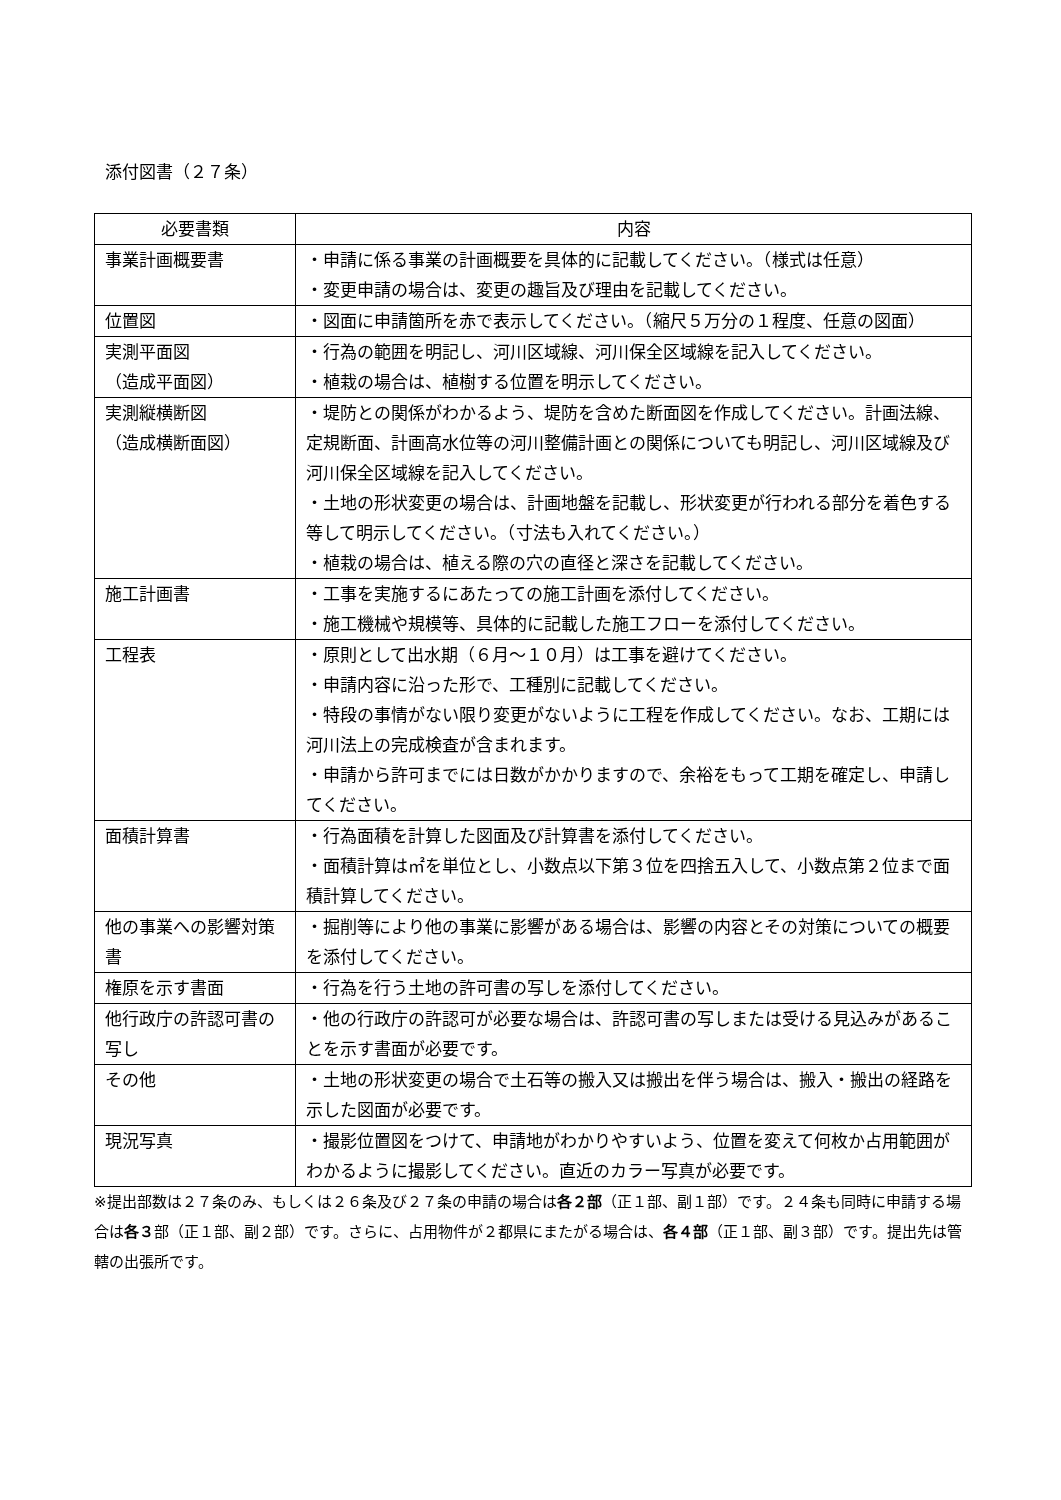添付図書（２７条）
| 必要書類 | 内容 |
| --- | --- |
| 事業計画概要書 | ・申請に係る事業の計画概要を具体的に記載してください。（様式は任意） ・変更申請の場合は、変更の趣旨及び理由を記載してください。 |
| 位置図 | ・図面に申請箇所を赤で表示してください。（縮尺５万分の１程度、任意の図面） |
| 実測平面図 （造成平面図） | ・行為の範囲を明記し、河川区域線、河川保全区域線を記入してください。 ・植栽の場合は、植樹する位置を明示してください。 |
| 実測縦横断図 （造成横断面図） | ・堤防との関係がわかるよう、堤防を含めた断面図を作成してください。計画法線、定規断面、計画高水位等の河川整備計画との関係についても明記し、河川区域線及び河川保全区域線を記入してください。 ・土地の形状変更の場合は、計画地盤を記載し、形状変更が行われる部分を着色する等して明示してください。（寸法も入れてください。） ・植栽の場合は、植える際の穴の直径と深さを記載してください。 |
| 施工計画書 | ・工事を実施するにあたっての施工計画を添付してください。 ・施工機械や規模等、具体的に記載した施工フローを添付してください。 |
| 工程表 | ・原則として出水期（６月～１０月）は工事を避けてください。 ・申請内容に沿った形で、工種別に記載してください。 ・特段の事情がない限り変更がないように工程を作成してください。なお、工期には河川法上の完成検査が含まれます。 ・申請から許可までには日数がかかりますので、余裕をもって工期を確定し、申請してください。 |
| 面積計算書 | ・行為面積を計算した図面及び計算書を添付してください。 ・面積計算は㎡を単位とし、小数点以下第３位を四捨五入して、小数点第２位まで面積計算してください。 |
| 他の事業への影響対策書 | ・掘削等により他の事業に影響がある場合は、影響の内容とその対策についての概要を添付してください。 |
| 権原を示す書面 | ・行為を行う土地の許可書の写しを添付してください。 |
| 他行政庁の許認可書の写し | ・他の行政庁の許認可が必要な場合は、許認可書の写しまたは受ける見込みがあることを示す書面が必要です。 |
| その他 | ・土地の形状変更の場合で土石等の搬入又は搬出を伴う場合は、搬入・搬出の経路を示した図面が必要です。 |
| 現況写真 | ・撮影位置図をつけて、申請地がわかりやすいよう、位置を変えて何枚か占用範囲がわかるように撮影してください。直近のカラー写真が必要です。 |
※提出部数は２７条のみ、もしくは２６条及び２７条の申請の場合は各２部（正１部、副１部）です。２４条も同時に申請する場合は各３部（正１部、副２部）です。さらに、占用物件が２都県にまたがる場合は、各４部（正１部、副３部）です。提出先は管轄の出張所です。